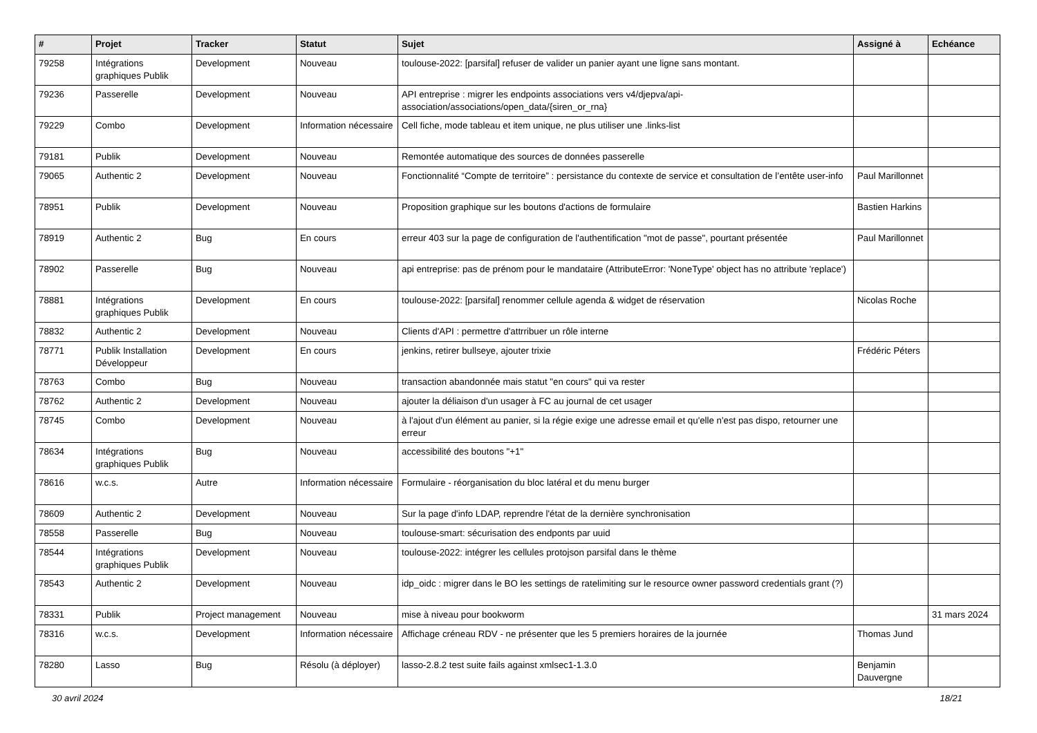| # | Projet | Tracker | Statut | Sujet | Assigné à | Echéance |
| --- | --- | --- | --- | --- | --- | --- |
| 79258 | Intégrations graphiques Publik | Development | Nouveau | toulouse-2022: [parsifal] refuser de valider un panier ayant une ligne sans montant. | | |
| 79236 | Passerelle | Development | Nouveau | API entreprise : migrer les endpoints associations vers v4/djepva/api-association/associations/open_data/{siren_or_rna} | | |
| 79229 | Combo | Development | Information nécessaire | Cell fiche, mode tableau et item unique, ne plus utiliser une .links-list | | |
| 79181 | Publik | Development | Nouveau | Remontée automatique des sources de données passerelle | | |
| 79065 | Authentic 2 | Development | Nouveau | Fonctionnalité “Compte de territoire” : persistance du contexte de service et consultation de l’entête user-info | Paul Marillonnet | |
| 78951 | Publik | Development | Nouveau | Proposition graphique sur les boutons d'actions de formulaire | Bastien Harkins | |
| 78919 | Authentic 2 | Bug | En cours | erreur 403 sur la page de configuration de l'authentification "mot de passe", pourtant présentée | Paul Marillonnet | |
| 78902 | Passerelle | Bug | Nouveau | api entreprise: pas de prénom pour le mandataire (AttributeError: 'NoneType' object has no attribute 'replace') | | |
| 78881 | Intégrations graphiques Publik | Development | En cours | toulouse-2022: [parsifal] renommer cellule agenda & widget de réservation | Nicolas Roche | |
| 78832 | Authentic 2 | Development | Nouveau | Clients d'API : permettre d'attrribuer un rôle interne | | |
| 78771 | Publik Installation Développeur | Development | En cours | jenkins, retirer bullseye, ajouter trixie | Frédéric Péters | |
| 78763 | Combo | Bug | Nouveau | transaction abandonnée mais statut "en cours" qui va rester | | |
| 78762 | Authentic 2 | Development | Nouveau | ajouter la déliaison d'un usager à FC au journal de cet usager | | |
| 78745 | Combo | Development | Nouveau | à l'ajout d'un élément au panier, si la régie exige une adresse email et qu'elle n'est pas dispo, retourner une erreur | | |
| 78634 | Intégrations graphiques Publik | Bug | Nouveau | accessibilité des boutons "+1" | | |
| 78616 | w.c.s. | Autre | Information nécessaire | Formulaire - réorganisation du bloc latéral et du menu burger | | |
| 78609 | Authentic 2 | Development | Nouveau | Sur la page d'info LDAP, reprendre l'état de la dernière synchronisation | | |
| 78558 | Passerelle | Bug | Nouveau | toulouse-smart: sécurisation des endponts par uuid | | |
| 78544 | Intégrations graphiques Publik | Development | Nouveau | toulouse-2022: intégrer les cellules protojson parsifal dans le thème | | |
| 78543 | Authentic 2 | Development | Nouveau | idp_oidc : migrer dans le BO les settings de ratelimiting sur le resource owner password credentials grant (?) | | |
| 78331 | Publik | Project management | Nouveau | mise à niveau pour bookworm | | 31 mars 2024 |
| 78316 | w.c.s. | Development | Information nécessaire | Affichage créneau RDV - ne présenter que les 5 premiers horaires de la journée | Thomas Jund | |
| 78280 | Lasso | Bug | Résolu (à déployer) | lasso-2.8.2 test suite fails against xmlsec1-1.3.0 | Benjamin Dauvergne | |
30 avril 2024 18/21